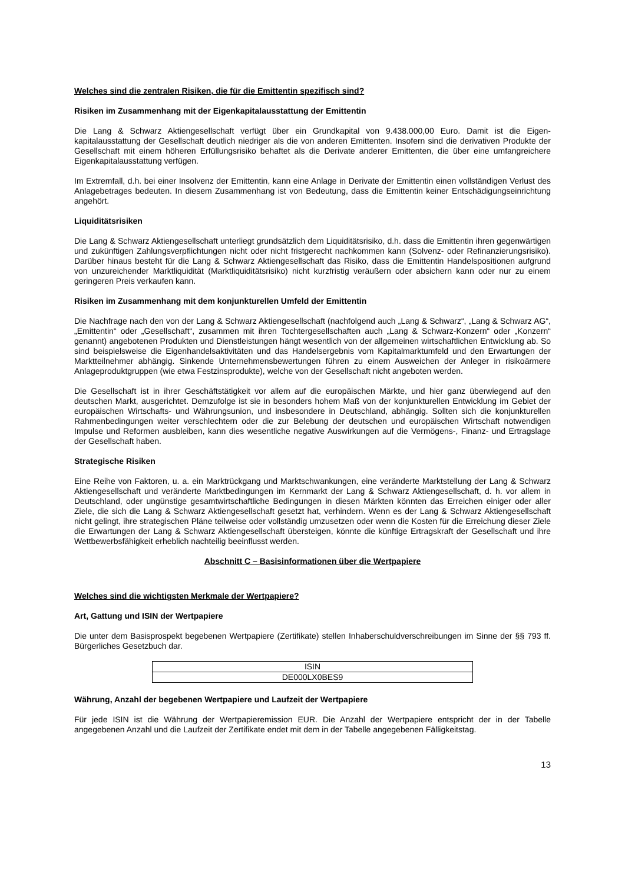Welches sind die zentralen Risiken, die für die Emittentin spezifisch sind?
Risiken im Zusammenhang mit der Eigenkapitalausstattung der Emittentin
Die Lang & Schwarz Aktiengesellschaft verfügt über ein Grundkapital von 9.438.000,00 Euro. Damit ist die Eigen-kapitalausstattung der Gesellschaft deutlich niedriger als die von anderen Emittenten. Insofern sind die derivativen Produkte der Gesellschaft mit einem höheren Erfüllungsrisiko behaftet als die Derivate anderer Emittenten, die über eine umfangreichere Eigenkapitalausstattung verfügen.
Im Extremfall, d.h. bei einer Insolvenz der Emittentin, kann eine Anlage in Derivate der Emittentin einen vollständigen Verlust des Anlagebetrages bedeuten. In diesem Zusammenhang ist von Bedeutung, dass die Emittentin keiner Entschädigungseinrichtung angehört.
Liquiditätsrisiken
Die Lang & Schwarz Aktiengesellschaft unterliegt grundsätzlich dem Liquiditätsrisiko, d.h. dass die Emittentin ihren gegenwärtigen und zukünftigen Zahlungsverpflichtungen nicht oder nicht fristgerecht nachkommen kann (Solvenz- oder Refinanzierungsrisiko). Darüber hinaus besteht für die Lang & Schwarz Aktiengesellschaft das Risiko, dass die Emittentin Handelspositionen aufgrund von unzureichender Marktliquidität (Marktliquiditätsrisiko) nicht kurzfristig veräußern oder absichern kann oder nur zu einem geringeren Preis verkaufen kann.
Risiken im Zusammenhang mit dem konjunkturellen Umfeld der Emittentin
Die Nachfrage nach den von der Lang & Schwarz Aktiengesellschaft (nachfolgend auch „Lang & Schwarz“, „Lang & Schwarz AG“, „Emittentin“ oder „Gesellschaft“, zusammen mit ihren Tochtergesellschaften auch „Lang & Schwarz-Konzern“ oder „Konzern“ genannt) angebotenen Produkten und Dienstleistungen hängt wesentlich von der allgemeinen wirtschaftlichen Entwicklung ab. So sind beispielsweise die Eigenhandelsaktivitäten und das Handelsergebnis vom Kapitalmarktumfeld und den Erwartungen der Marktteilnehmer abhängig. Sinkende Unternehmensbewertungen führen zu einem Ausweichen der Anleger in risikoärmere Anlageproduktgruppen (wie etwa Festzinsprodukte), welche von der Gesellschaft nicht angeboten werden.
Die Gesellschaft ist in ihrer Geschäftstätigkeit vor allem auf die europäischen Märkte, und hier ganz überwiegend auf den deutschen Markt, ausgerichtet. Demzufolge ist sie in besonders hohem Maß von der konjunkturellen Entwicklung im Gebiet der europäischen Wirtschafts- und Währungsunion, und insbesondere in Deutschland, abhängig. Sollten sich die konjunkturellen Rahmenbedingungen weiter verschlechtern oder die zur Belebung der deutschen und europäischen Wirtschaft notwendigen Impulse und Reformen ausbleiben, kann dies wesentliche negative Auswirkungen auf die Vermögens-, Finanz- und Ertragslage der Gesellschaft haben.
Strategische Risiken
Eine Reihe von Faktoren, u. a. ein Marktrückgang und Marktschwankungen, eine veränderte Marktstellung der Lang & Schwarz Aktiengesellschaft und veränderte Marktbedingungen im Kernmarkt der Lang & Schwarz Aktiengesellschaft, d. h. vor allem in Deutschland, oder ungünstige gesamtwirtschaftliche Bedingungen in diesen Märkten könnten das Erreichen einiger oder aller Ziele, die sich die Lang & Schwarz Aktiengesellschaft gesetzt hat, verhindern. Wenn es der Lang & Schwarz Aktiengesellschaft nicht gelingt, ihre strategischen Pläne teilweise oder vollständig umzusetzen oder wenn die Kosten für die Erreichung dieser Ziele die Erwartungen der Lang & Schwarz Aktiengesellschaft übersteigen, könnte die künftige Ertragskraft der Gesellschaft und ihre Wettbewerbsfähigkeit erheblich nachteilig beeinflusst werden.
Abschnitt C – Basisinformationen über die Wertpapiere
Welches sind die wichtigsten Merkmale der Wertpapiere?
Art, Gattung und ISIN der Wertpapiere
Die unter dem Basisprospekt begebenen Wertpapiere (Zertifikate) stellen Inhaberschuldverschreibungen im Sinne der §§ 793 ff. Bürgerliches Gesetzbuch dar.
| ISIN |
| DE000LX0BES9 |
Währung, Anzahl der begebenen Wertpapiere und Laufzeit der Wertpapiere
Für jede ISIN ist die Währung der Wertpapieremission EUR. Die Anzahl der Wertpapiere entspricht der in der Tabelle angegebenen Anzahl und die Laufzeit der Zertifikate endet mit dem in der Tabelle angegebenen Fälligkeitstag.
13